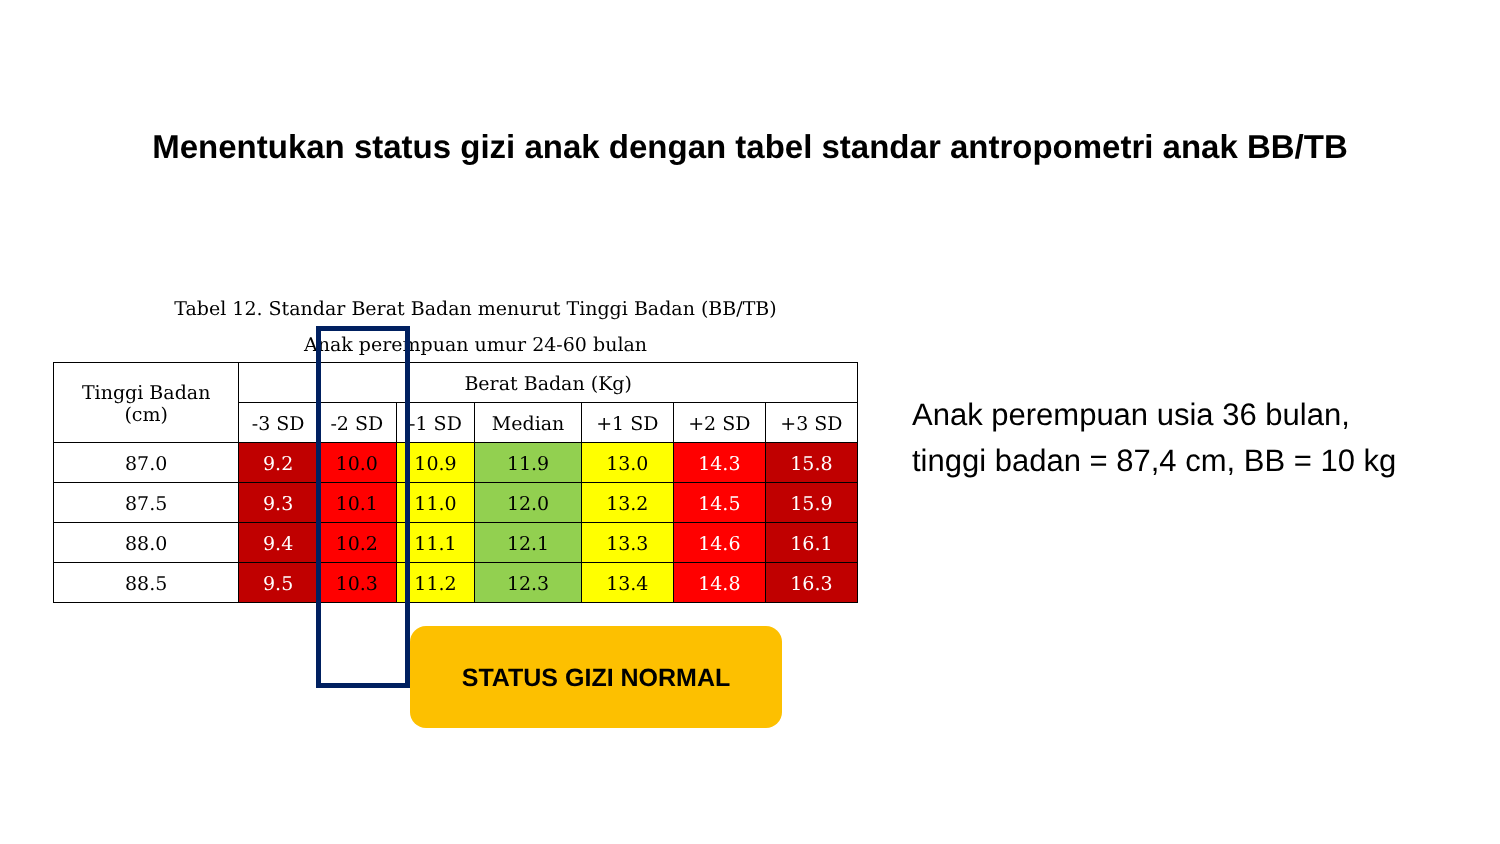Menentukan status gizi anak dengan tabel standar antropometri anak BB/TB
Tabel 12. Standar Berat Badan menurut Tinggi Badan (BB/TB)
Anak perempuan umur 24-60 bulan
| Tinggi Badan (cm) | Berat Badan (Kg) | | | | | | |
| --- | --- | --- | --- | --- | --- | --- | --- |
| | -3 SD | -2 SD | -1 SD | Median | +1 SD | +2 SD | +3 SD |
| 87.0 | 9.2 | 10.0 | 10.9 | 11.9 | 13.0 | 14.3 | 15.8 |
| 87.5 | 9.3 | 10.1 | 11.0 | 12.0 | 13.2 | 14.5 | 15.9 |
| 88.0 | 9.4 | 10.2 | 11.1 | 12.1 | 13.3 | 14.6 | 16.1 |
| 88.5 | 9.5 | 10.3 | 11.2 | 12.3 | 13.4 | 14.8 | 16.3 |
Anak perempuan usia 36 bulan,
tinggi badan = 87,4 cm, BB = 10 kg
STATUS GIZI NORMAL